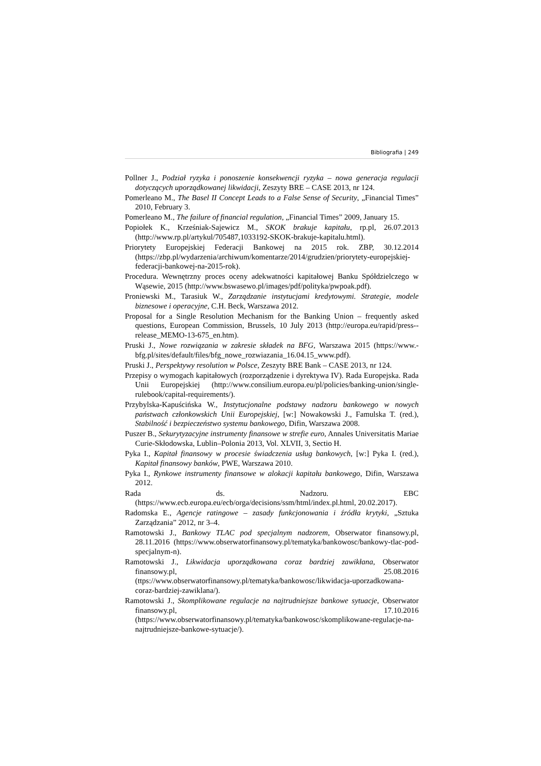Bibliografia | 249
Pollner J., Podział ryzyka i ponoszenie konsekwencji ryzyka – nowa generacja regulacji dotyczących uporządkowanej likwidacji, Zeszyty BRE – CASE 2013, nr 124.
Pomerleano M., The Basel II Concept Leads to a False Sense of Security, „Financial Times” 2010, February 3.
Pomerleano M., The failure of financial regulation, „Financial Times” 2009, January 15.
Popiołek K., Krześniak-Sajewicz M., SKOK brakuje kapitału, rp.pl, 26.07.2013 (http://www.rp.pl/artykul/705487,1033192-SKOK-brakuje-kapitalu.html).
Priorytety Europejskiej Federacji Bankowej na 2015 rok. ZBP, 30.12.2014 (https://zbp.pl/wydarzenia/archiwum/komentarze/2014/grudzien/priorytety-europejskiej-federacji-bankowej-na-2015-rok).
Procedura. Wewnętrzny proces oceny adekwatności kapitałowej Banku Spółdzielczego w Wąsewie, 2015 (http://www.bswasewo.pl/images/pdf/polityka/pwpoak.pdf).
Proniewski M., Tarasiuk W., Zarządzanie instytucjami kredytowymi. Strategie, modele biznesowe i operacyjne, C.H. Beck, Warszawa 2012.
Proposal for a Single Resolution Mechanism for the Banking Union – frequently asked questions, European Commission, Brussels, 10 July 2013 (http://europa.eu/rapid/press--release_MEMO-13-675_en.htm).
Pruski J., Nowe rozwiązania w zakresie składek na BFG, Warszawa 2015 (https://www.-bfg.pl/sites/default/files/bfg_nowe_rozwiazania_16.04.15_www.pdf).
Pruski J., Perspektywy resolution w Polsce, Zeszyty BRE Bank – CASE 2013, nr 124.
Przepisy o wymogach kapitałowych (rozporządzenie i dyrektywa IV). Rada Europejska. Rada Unii Europejskiej (http://www.consilium.europa.eu/pl/policies/banking-union/single-rulebook/capital-requirements/).
Przybylska-Kapuścińska W., Instytucjonalne podstawy nadzoru bankowego w nowych państwach członkowskich Unii Europejskiej, [w:] Nowakowski J., Famulska T. (red.), Stabilność i bezpieczeństwo systemu bankowego, Difin, Warszawa 2008.
Puszer B., Sekurytyzacyjne instrumenty finansowe w strefie euro, Annales Universitatis Mariae Curie-Skłodowska, Lublin–Polonia 2013, Vol. XLVII, 3, Sectio H.
Pyka I., Kapitał finansowy w procesie świadczenia usług bankowych, [w:] Pyka I. (red.), Kapitał finansowy banków, PWE, Warszawa 2010.
Pyka I., Rynkowe instrumenty finansowe w alokacji kapitału bankowego, Difin, Warszawa 2012.
Rada ds. Nadzoru. EBC (https://www.ecb.europa.eu/ecb/orga/decisions/ssm/html/index.pl.html, 20.02.2017).
Radomska E., Agencje ratingowe – zasady funkcjonowania i źródła krytyki, „Sztuka Zarządzania” 2012, nr 3–4.
Ramotowski J., Bankowy TLAC pod specjalnym nadzorem, Obserwator finansowy.pl, 28.11.2016 (https://www.obserwatorfinansowy.pl/tematyka/bankowosc/bankowy-tlac-pod-specjalnym-n).
Ramotowski J., Likwidacja uporządkowana coraz bardziej zawikłana, Obserwator finansowy.pl, 25.08.2016 (ttps://www.obserwatorfinansowy.pl/tematyka/bankowosc/likwidacja-uporzadkowana-coraz-bardziej-zawiklana/).
Ramotowski J., Skomplikowane regulacje na najtrudniejsze bankowe sytuacje, Obserwator finansowy.pl, 17.10.2016 (https://www.obserwatorfinansowy.pl/tematyka/bankowosc/skomplikowane-regulacje-na-najtrudniejsze-bankowe-sytuacje/).